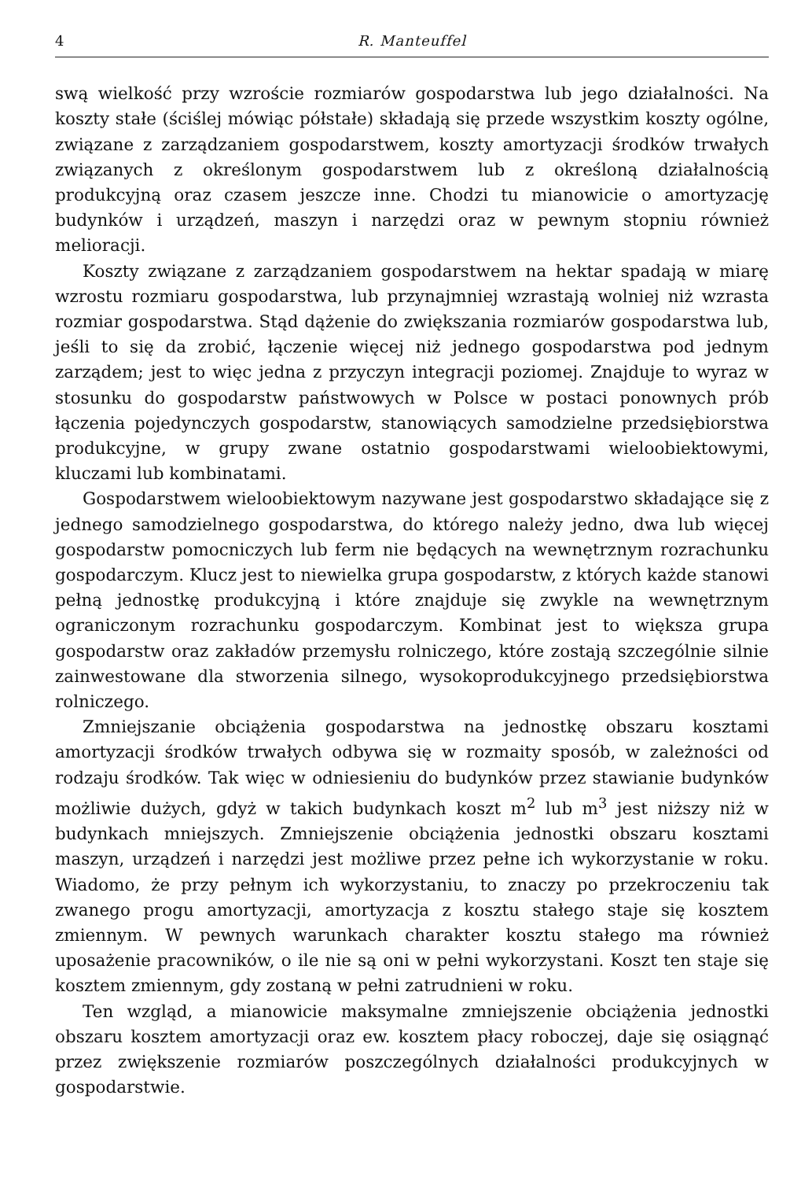4 R. Manteuffel
swą wielkość przy wzroście rozmiarów gospodarstwa lub jego działalności. Na koszty stałe (ściślej mówiąc półstałe) składają się przede wszystkim koszty ogólne, związane z zarządzaniem gospodarstwem, koszty amortyzacji środków trwałych związanych z określonym gospodarstwem lub z określoną działalnością produkcyjną oraz czasem jeszcze inne. Chodzi tu mianowicie o amortyzację budynków i urządzeń, maszyn i narzędzi oraz w pewnym stopniu również melioracji.
Koszty związane z zarządzaniem gospodarstwem na hektar spadają w miarę wzrostu rozmiaru gospodarstwa, lub przynajmniej wzrastają wolniej niż wzrasta rozmiar gospodarstwa. Stąd dążenie do zwiększania rozmiarów gospodarstwa lub, jeśli to się da zrobić, łączenie więcej niż jednego gospodarstwa pod jednym zarządem; jest to więc jedna z przyczyn integracji poziomej. Znajduje to wyraz w stosunku do gospodarstw państwowych w Polsce w postaci ponownych prób łączenia pojedynczych gospodarstw, stanowiących samodzielne przedsiębiorstwa produkcyjne, w grupy zwane ostatnio gospodarstwami wieloobiektowymi, kluczami lub kombinatami.
Gospodarstwem wieloobiektowym nazywane jest gospodarstwo składające się z jednego samodzielnego gospodarstwa, do którego należy jedno, dwa lub więcej gospodarstw pomocniczych lub ferm nie będących na wewnętrznym rozrachunku gospodarczym. Klucz jest to niewielka grupa gospodarstw, z których każde stanowi pełną jednostkę produkcyjną i które znajduje się zwykle na wewnętrznym ograniczonym rozrachunku gospodarczym. Kombinat jest to większa grupa gospodarstw oraz zakładów przemysłu rolniczego, które zostają szczególnie silnie zainwestowane dla stworzenia silnego, wysokoprodukcyjnego przedsiębiorstwa rolniczego.
Zmniejszanie obciążenia gospodarstwa na jednostkę obszaru kosztami amortyzacji środków trwałych odbywa się w rozmaity sposób, w zależności od rodzaju środków. Tak więc w odniesieniu do budynków przez stawianie budynków możliwie dużych, gdyż w takich budynkach koszt m<sup>2</sup> lub m<sup>3</sup> jest niższy niż w budynkach mniejszych. Zmniejszenie obciążenia jednostki obszaru kosztami maszyn, urządzeń i narzędzi jest możliwe przez pełne ich wykorzystanie w roku. Wiadomo, że przy pełnym ich wykorzystaniu, to znaczy po przekroczeniu tak zwanego progu amortyzacji, amortyzacja z kosztu stałego staje się kosztem zmiennym. W pewnych warunkach charakter kosztu stałego ma również uposażenie pracowników, o ile nie są oni w pełni wykorzystani. Koszt ten staje się kosztem zmiennym, gdy zostaną w pełni zatrudnieni w roku.
Ten wzgląd, a mianowicie maksymalne zmniejszenie obciążenia jednostki obszaru kosztem amortyzacji oraz ew. kosztem płacy roboczej, daje się osiągnąć przez zwiększenie rozmiarów poszczególnych działalności produkcyjnych w gospodarstwie.